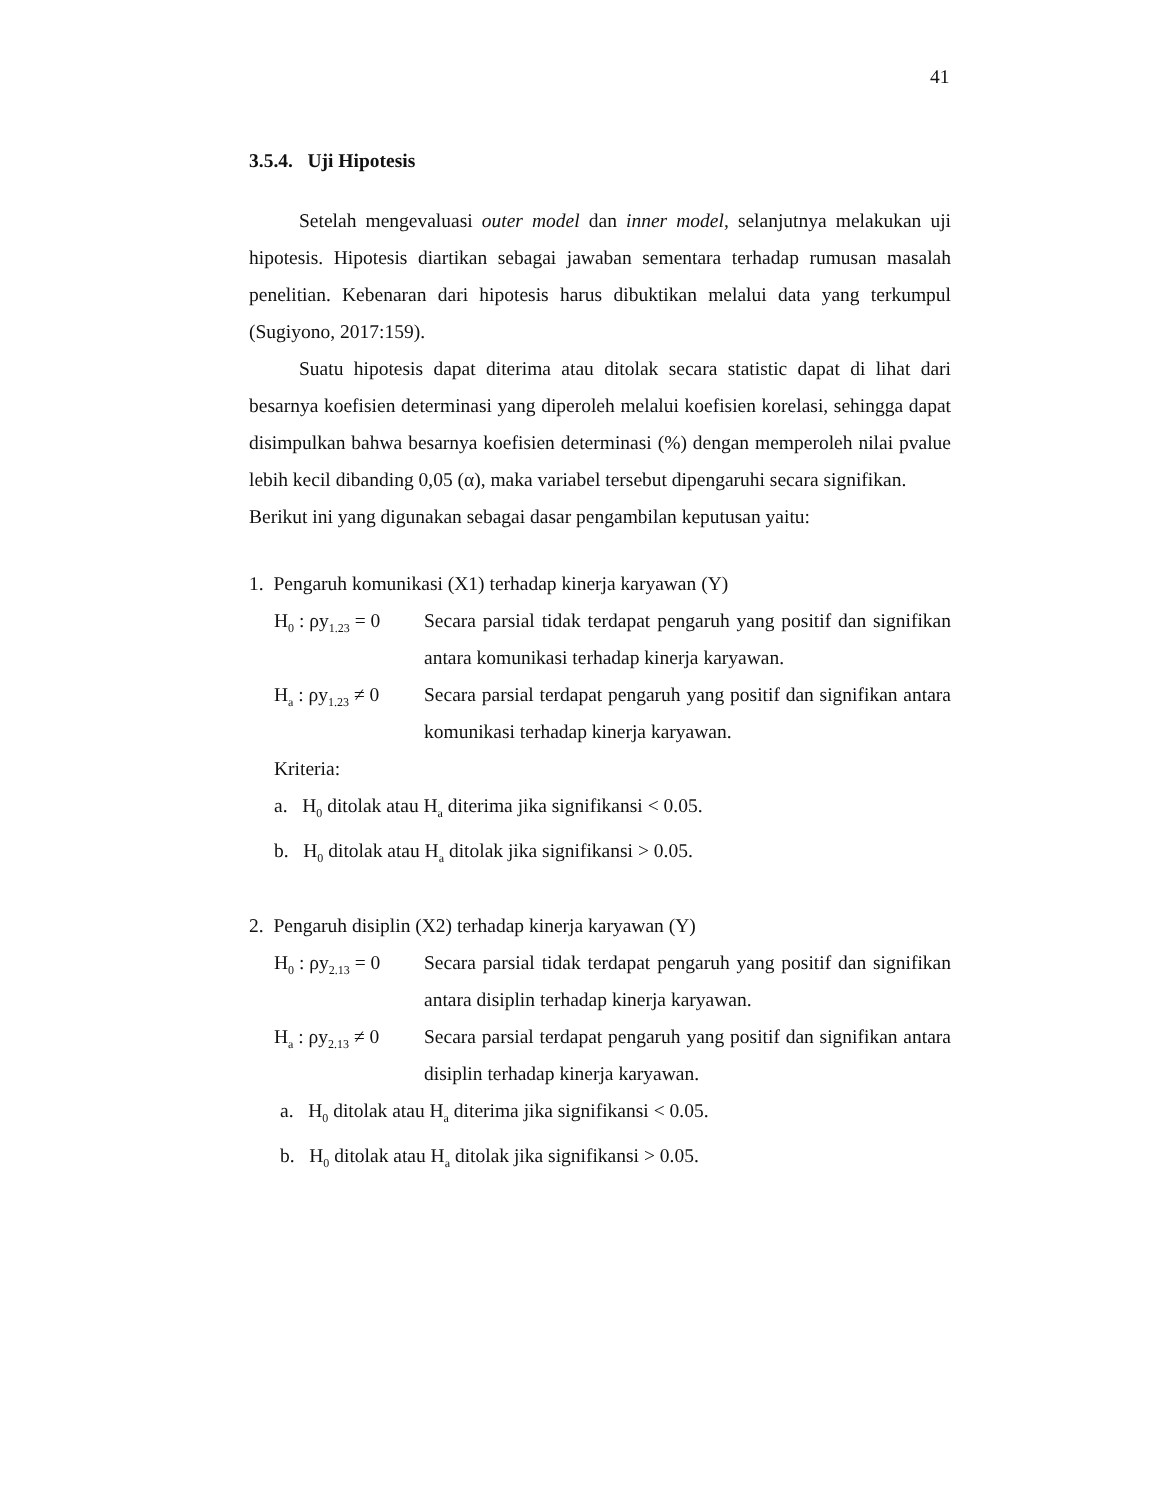41
3.5.4. Uji Hipotesis
Setelah mengevaluasi outer model dan inner model, selanjutnya melakukan uji hipotesis. Hipotesis diartikan sebagai jawaban sementara terhadap rumusan masalah penelitian. Kebenaran dari hipotesis harus dibuktikan melalui data yang terkumpul (Sugiyono, 2017:159).
Suatu hipotesis dapat diterima atau ditolak secara statistic dapat di lihat dari besarnya koefisien determinasi yang diperoleh melalui koefisien korelasi, sehingga dapat disimpulkan bahwa besarnya koefisien determinasi (%) dengan memperoleh nilai pvalue lebih kecil dibanding 0,05 (α), maka variabel tersebut dipengaruhi secara signifikan.
Berikut ini yang digunakan sebagai dasar pengambilan keputusan yaitu:
1. Pengaruh komunikasi (X1) terhadap kinerja karyawan (Y)
H<sub>0</sub> : ρy<sub>1.23</sub> = 0
Secara parsial tidak terdapat pengaruh yang positif dan signifikan antara komunikasi terhadap kinerja karyawan.
H<sub>a</sub> : ρy<sub>1.23</sub> ≠ 0
Secara parsial terdapat pengaruh yang positif dan signifikan antara komunikasi terhadap kinerja karyawan.
Kriteria:
a. H<sub>0</sub> ditolak atau H<sub>a</sub> diterima jika signifikansi < 0.05.
b. H<sub>0</sub> ditolak atau H<sub>a</sub> ditolak jika signifikansi > 0.05.
2. Pengaruh disiplin (X2) terhadap kinerja karyawan (Y)
H<sub>0</sub> : ρy<sub>2.13</sub> = 0
Secara parsial tidak terdapat pengaruh yang positif dan signifikan antara disiplin terhadap kinerja karyawan.
H<sub>a</sub> : ρy<sub>2.13</sub> ≠ 0
Secara parsial terdapat pengaruh yang positif dan signifikan antara disiplin terhadap kinerja karyawan.
a. H<sub>0</sub> ditolak atau H<sub>a</sub> diterima jika signifikansi < 0.05.
b. H<sub>0</sub> ditolak atau H<sub>a</sub> ditolak jika signifikansi > 0.05.